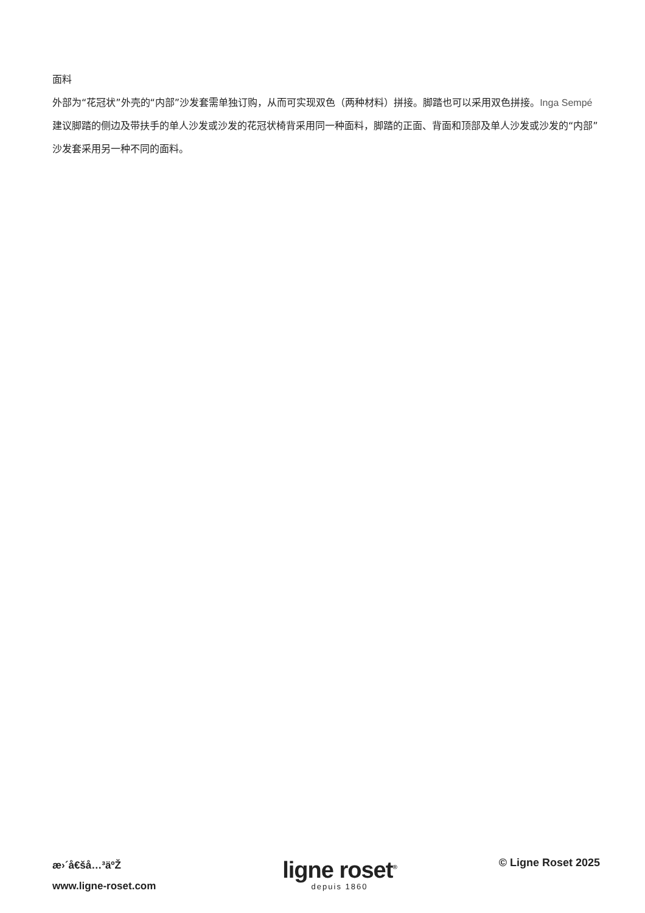面料
外部为“花冠状”外壳的“内部”沙发套需单独订购，从而可实现双色（两种材料）拼接。脚踏也可以采用双色拼接。Inga Sempé建议脚踏的侧边及带扶手的单人沙发或沙发的花冠状椅背采用同一种面料，脚踏的正面、背面和顶部及单人沙发或沙发的“内部”沙发套采用另一种不同的面料。
æ›´å€šå…³äºŽ
www.ligne-roset.com
ligne roset<sup>®</sup>
depuis 1860
© Ligne Roset 2025